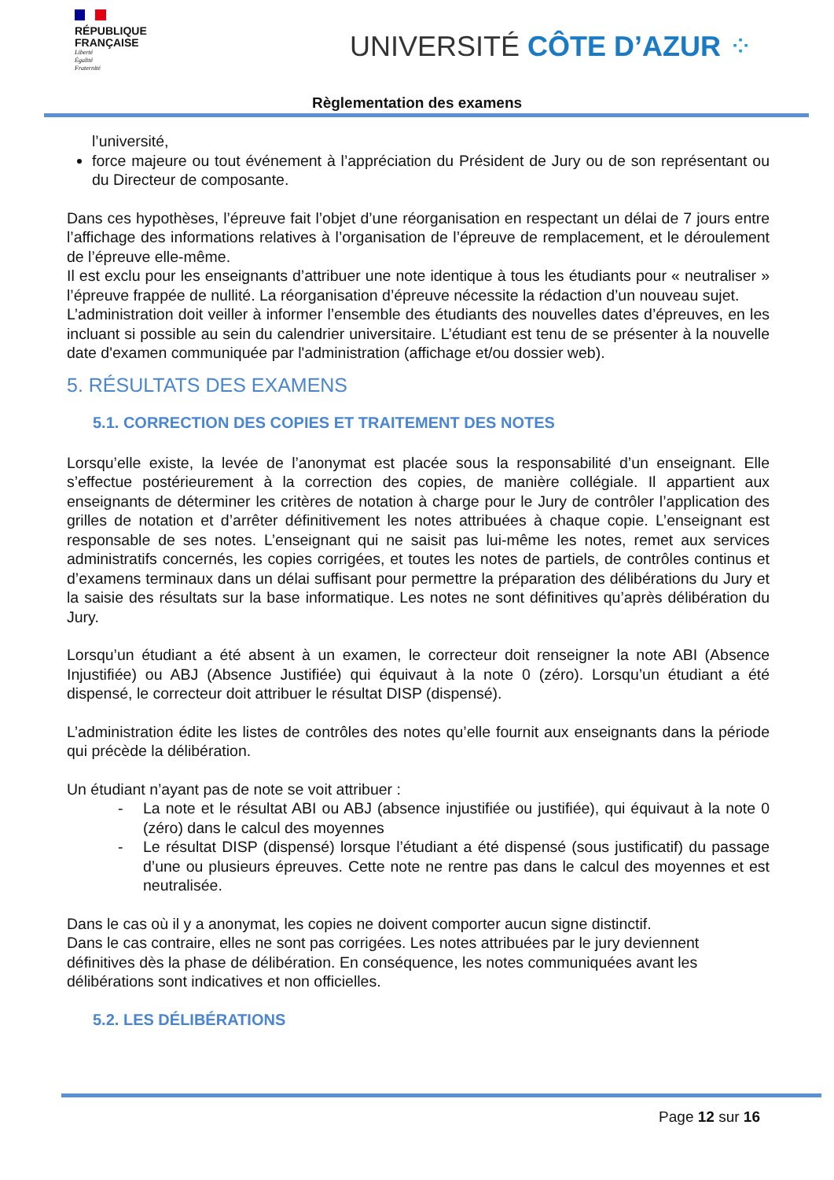RÉPUBLIQUE
FRANÇAISE
Liberté
Égalité
Fraternité
UNIVERSITÉ CÔTE D’AZUR ⁘
Règlementation des examens
l’université,
force majeure ou tout événement à l’appréciation du Président de Jury ou de son représentant ou du Directeur de composante.
Dans ces hypothèses, l’épreuve fait l’objet d’une réorganisation en respectant un délai de 7 jours entre l’affichage des informations relatives à l’organisation de l’épreuve de remplacement, et le déroulement de l’épreuve elle-même.
Il est exclu pour les enseignants d’attribuer une note identique à tous les étudiants pour « neutraliser » l’épreuve frappée de nullité. La réorganisation d’épreuve nécessite la rédaction d’un nouveau sujet.
L’administration doit veiller à informer l’ensemble des étudiants des nouvelles dates d’épreuves, en les incluant si possible au sein du calendrier universitaire. L’étudiant est tenu de se présenter à la nouvelle date d'examen communiquée par l'administration (affichage et/ou dossier web).
5. RÉSULTATS DES EXAMENS
5.1. CORRECTION DES COPIES ET TRAITEMENT DES NOTES
Lorsqu’elle existe, la levée de l’anonymat est placée sous la responsabilité d’un enseignant. Elle s’effectue postérieurement à la correction des copies, de manière collégiale. Il appartient aux enseignants de déterminer les critères de notation à charge pour le Jury de contrôler l’application des grilles de notation et d’arrêter définitivement les notes attribuées à chaque copie. L’enseignant est responsable de ses notes. L’enseignant qui ne saisit pas lui-même les notes, remet aux services administratifs concernés, les copies corrigées, et toutes les notes de partiels, de contrôles continus et d’examens terminaux dans un délai suffisant pour permettre la préparation des délibérations du Jury et la saisie des résultats sur la base informatique. Les notes ne sont définitives qu’après délibération du Jury.
Lorsqu’un étudiant a été absent à un examen, le correcteur doit renseigner la note ABI (Absence Injustifiée) ou ABJ (Absence Justifiée) qui équivaut à la note 0 (zéro). Lorsqu’un étudiant a été dispensé, le correcteur doit attribuer le résultat DISP (dispensé).
L’administration édite les listes de contrôles des notes qu’elle fournit aux enseignants dans la période qui précède la délibération.
Un étudiant n’ayant pas de note se voit attribuer :
- La note et le résultat ABI ou ABJ (absence injustifiée ou justifiée), qui équivaut à la note 0 (zéro) dans le calcul des moyennes
- Le résultat DISP (dispensé) lorsque l’étudiant a été dispensé (sous justificatif) du passage d’une ou plusieurs épreuves. Cette note ne rentre pas dans le calcul des moyennes et est neutralisée.
Dans le cas où il y a anonymat, les copies ne doivent comporter aucun signe distinctif.
Dans le cas contraire, elles ne sont pas corrigées. Les notes attribuées par le jury deviennent définitives dès la phase de délibération. En conséquence, les notes communiquées avant les délibérations sont indicatives et non officielles.
5.2. LES DÉLIBÉRATIONS
Page 12 sur 16